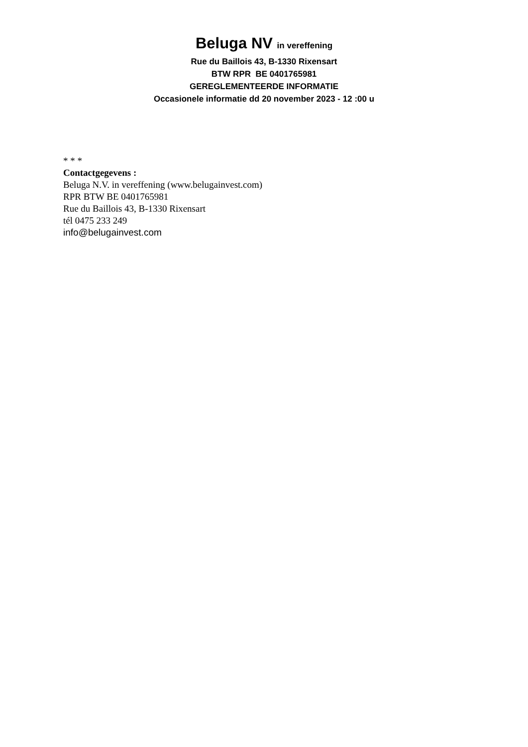Beluga NV in vereffening
Rue du Baillois 43, B-1330 Rixensart
BTW RPR BE 0401765981
GEREGLEMENTEERDE INFORMATIE
Occasionele informatie dd 20 november 2023 - 12 :00 u
* * *
Contactgegevens :
Beluga N.V. in vereffening (www.belugainvest.com)
RPR BTW BE 0401765981
Rue du Baillois 43, B-1330 Rixensart
tél 0475 233 249
info@belugainvest.com